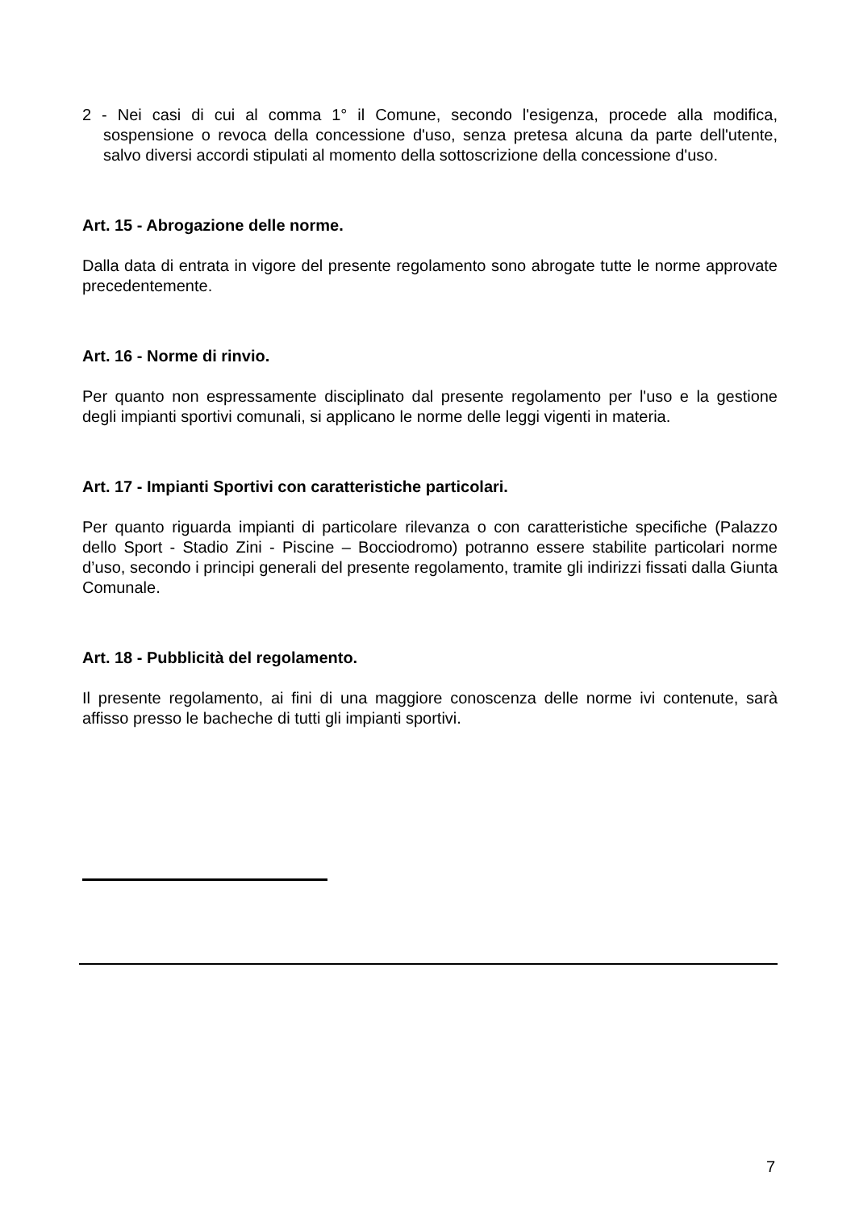2 - Nei casi di cui al comma 1° il Comune, secondo l'esigenza, procede alla modifica, sospensione o revoca della concessione d'uso, senza pretesa alcuna da parte dell'utente, salvo diversi accordi stipulati al momento della sottoscrizione della concessione d'uso.
Art. 15 - Abrogazione delle norme.
Dalla data di entrata in vigore del presente regolamento sono abrogate tutte le norme approvate precedentemente.
Art. 16 - Norme di rinvio.
Per quanto non espressamente disciplinato dal presente regolamento per l'uso e la gestione degli impianti sportivi comunali, si applicano le norme delle leggi vigenti in materia.
Art. 17 - Impianti Sportivi con caratteristiche particolari.
Per quanto riguarda impianti di particolare rilevanza o con caratteristiche specifiche (Palazzo dello Sport - Stadio Zini - Piscine – Bocciodromo) potranno essere stabilite particolari norme d’uso, secondo i principi generali del presente regolamento, tramite gli indirizzi fissati dalla Giunta Comunale.
Art. 18 - Pubblicità del regolamento.
Il presente regolamento, ai fini di una maggiore conoscenza delle norme ivi contenute, sarà affisso presso le bacheche di tutti gli impianti sportivi.
7